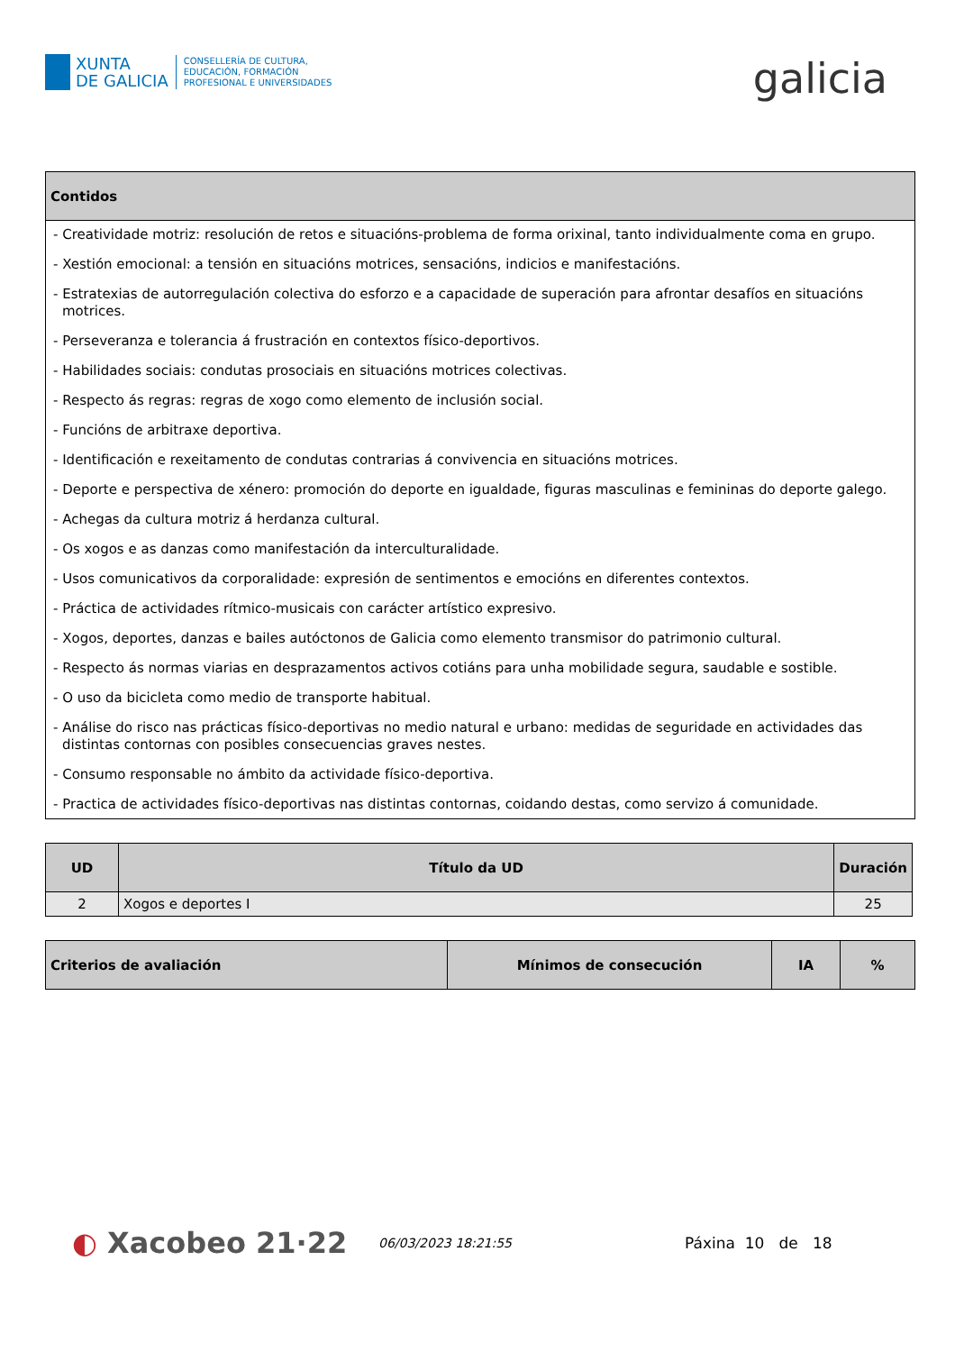XUNTA
DE GALICIA
CONSELLERÍA DE CULTURA,
EDUCACIÓN, FORMACIÓN
PROFESIONAL E UNIVERSIDADES
galicia
| Contidos |
| --- |
| - Creatividade motriz: resolución de retos e situacións-problema de forma orixinal, tanto individualmente coma en grupo. - Xestión emocional: a tensión en situacións motrices, sensacións, indicios e manifestacións. - Estratexias de autorregulación colectiva do esforzo e a capacidade de superación para afrontar desafíos en situacións motrices. - Perseveranza e tolerancia á frustración en contextos físico-deportivos. - Habilidades sociais: condutas prosociais en situacións motrices colectivas. - Respecto ás regras: regras de xogo como elemento de inclusión social. - Funcións de arbitraxe deportiva. - Identificación e rexeitamento de condutas contrarias á convivencia en situacións motrices. - Deporte e perspectiva de xénero: promoción do deporte en igualdade, figuras masculinas e femininas do deporte galego. - Achegas da cultura motriz á herdanza cultural. - Os xogos e as danzas como manifestación da interculturalidade. - Usos comunicativos da corporalidade: expresión de sentimentos e emocións en diferentes contextos. - Práctica de actividades rítmico-musicais con carácter artístico expresivo. - Xogos, deportes, danzas e bailes autóctonos de Galicia como elemento transmisor do patrimonio cultural. - Respecto ás normas viarias en desprazamentos activos cotiáns para unha mobilidade segura, saudable e sostible. - O uso da bicicleta como medio de transporte habitual. - Análise do risco nas prácticas físico-deportivas no medio natural e urbano: medidas de seguridade en actividades das distintas contornas con posibles consecuencias graves nestes. - Consumo responsable no ámbito da actividade físico-deportiva. - Practica de actividades físico-deportivas nas distintas contornas, coidando destas, como servizo á comunidade. |
| UD | Título da UD | Duración |
| --- | --- | --- |
| 2 | Xogos e deportes I | 25 |
| Criterios de avaliación | Mínimos de consecución | IA | % |
| --- | --- | --- | --- |
◐ Xacobeo 21·22
06/03/2023 18:21:55
Páxina 10 de 18